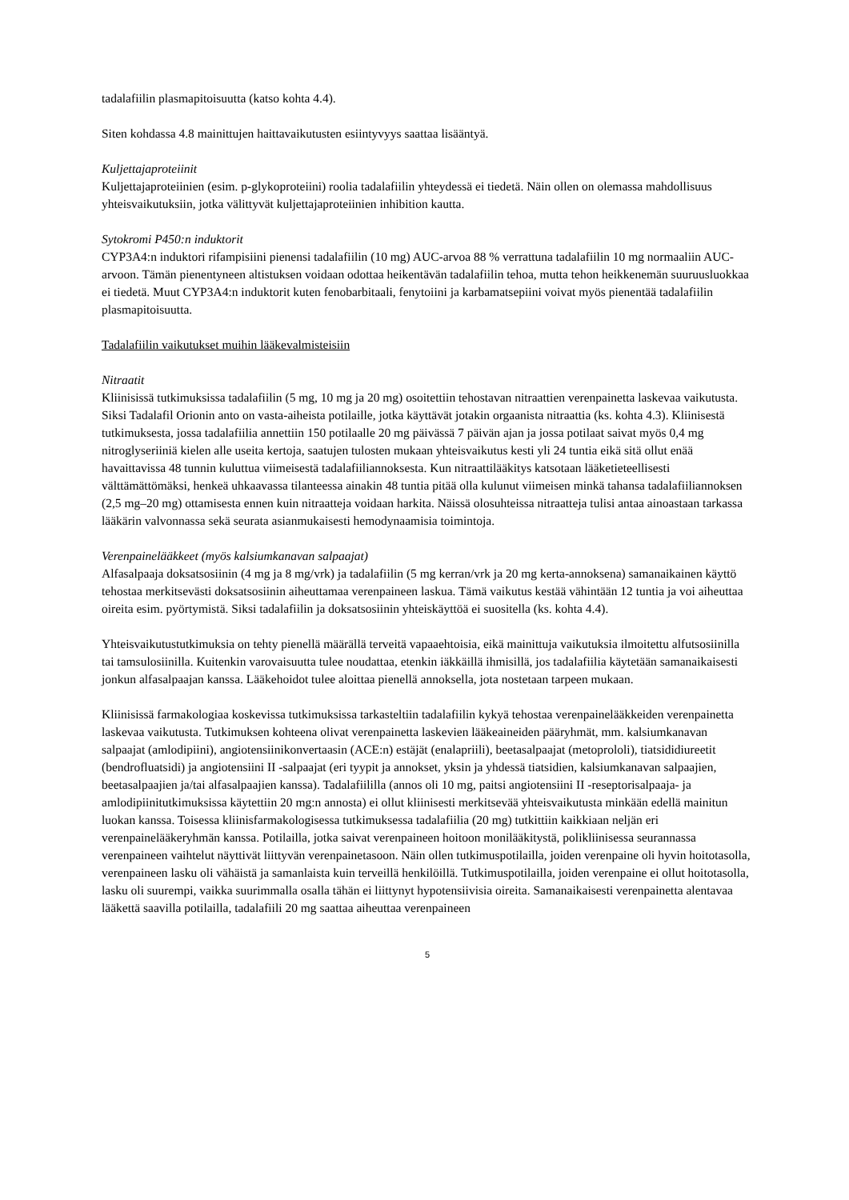tadalafiilin plasmapitoisuutta (katso kohta 4.4).
Siten kohdassa 4.8 mainittujen haittavaikutusten esiintyvyys saattaa lisääntyä.
Kuljettajaproteiinit
Kuljettajaproteiinien (esim. p-glykoproteiini) roolia tadalafiilin yhteydessä ei tiedetä. Näin ollen on olemassa mahdollisuus yhteisvaikutuksiin, jotka välittyvät kuljettajaproteiinien inhibition kautta.
Sytokromi P450:n induktorit
CYP3A4:n induktori rifampisiini pienensi tadalafiilin (10 mg) AUC-arvoa 88 % verrattuna tadalafiilin 10 mg normaaliin AUC-arvoon. Tämän pienentyneen altistuksen voidaan odottaa heikentävän tadalafiilin tehoa, mutta tehon heikkenemän suuruusluokkaa ei tiedetä. Muut CYP3A4:n induktorit kuten fenobarbitaali, fenytoiini ja karbamatsepiini voivat myös pienentää tadalafiilin plasmapitoisuutta.
Tadalafiilin vaikutukset muihin lääkevalmisteisiin
Nitraatit
Kliinisissä tutkimuksissa tadalafiilin (5 mg, 10 mg ja 20 mg) osoitettiin tehostavan nitraattien verenpainetta laskevaa vaikutusta. Siksi Tadalafil Orionin anto on vasta-aiheista potilaille, jotka käyttävät jotakin orgaanista nitraattia (ks. kohta 4.3). Kliinisestä tutkimuksesta, jossa tadalafiilia annettiin 150 potilaalle 20 mg päivässä 7 päivän ajan ja jossa potilaat saivat myös 0,4 mg nitroglyseriiniä kielen alle useita kertoja, saatujen tulosten mukaan yhteisvaikutus kesti yli 24 tuntia eikä sitä ollut enää havaittavissa 48 tunnin kuluttua viimeisestä tadalafiiliannoksesta. Kun nitraattilääkitys katsotaan lääketieteellisesti välttämättömäksi, henkeä uhkaavassa tilanteessa ainakin 48 tuntia pitää olla kulunut viimeisen minkä tahansa tadalafiiliannoksen (2,5 mg–20 mg) ottamisesta ennen kuin nitraatteja voidaan harkita. Näissä olosuhteissa nitraatteja tulisi antaa ainoastaan tarkassa lääkärin valvonnassa sekä seurata asianmukaisesti hemodynaamisia toimintoja.
Verenpainelääkkeet (myös kalsiumkanavan salpaajat)
Alfasalpaaja doksatsosiinin (4 mg ja 8 mg/vrk) ja tadalafiilin (5 mg kerran/vrk ja 20 mg kerta-annoksena) samanaikainen käyttö tehostaa merkitsevästi doksatsosiinin aiheuttamaa verenpaineen laskua. Tämä vaikutus kestää vähintään 12 tuntia ja voi aiheuttaa oireita esim. pyörtymistä. Siksi tadalafiilin ja doksatsosiinin yhteiskäyttöä ei suositella (ks. kohta 4.4).
Yhteisvaikutustutkimuksia on tehty pienellä määrällä terveitä vapaaehtoisia, eikä mainittuja vaikutuksia ilmoitettu alfutsosiinilla tai tamsulosiinilla. Kuitenkin varovaisuutta tulee noudattaa, etenkin iäkkäillä ihmisillä, jos tadalafiilia käytetään samanaikaisesti jonkun alfasalpaajan kanssa. Lääkehoidot tulee aloittaa pienellä annoksella, jota nostetaan tarpeen mukaan.
Kliinisissä farmakologiaa koskevissa tutkimuksissa tarkasteltiin tadalafiilin kykyä tehostaa verenpainelääkkeiden verenpainetta laskevaa vaikutusta. Tutkimuksen kohteena olivat verenpainetta laskevien lääkeaineiden pääryhmät, mm. kalsiumkanavan salpaajat (amlodipiini), angiotensiinikonvertaasin (ACE:n) estäjät (enalapriili), beetasalpaajat (metoprololi), tiatsididiureetit (bendrofluatsidi) ja angiotensiini II -salpaajat (eri tyypit ja annokset, yksin ja yhdessä tiatsidien, kalsiumkanavan salpaajien, beetasalpaajien ja/tai alfasalpaajien kanssa). Tadalafiililla (annos oli 10 mg, paitsi angiotensiini II -reseptorisalpaaja- ja amlodipiinitutkimuksissa käytettiin 20 mg:n annosta) ei ollut kliinisesti merkitsevää yhteisvaikutusta minkään edellä mainitun luokan kanssa. Toisessa kliinisfarmakologisessa tutkimuksessa tadalafiilia (20 mg) tutkittiin kaikkiaan neljän eri verenpainelääkeryhmän kanssa. Potilailla, jotka saivat verenpaineen hoitoon monilääkitystä, polikliinisessa seurannassa verenpaineen vaihtelut näyttivät liittyvän verenpainetasoon. Näin ollen tutkimuspotilailla, joiden verenpaine oli hyvin hoitotasolla, verenpaineen lasku oli vähäistä ja samanlaista kuin terveillä henkilöillä. Tutkimuspotilailla, joiden verenpaine ei ollut hoitotasolla, lasku oli suurempi, vaikka suurimmalla osalla tähän ei liittynyt hypotensiivisia oireita. Samanaikaisesti verenpainetta alentavaa lääkettä saavilla potilailla, tadalafiili 20 mg saattaa aiheuttaa verenpaineen
5